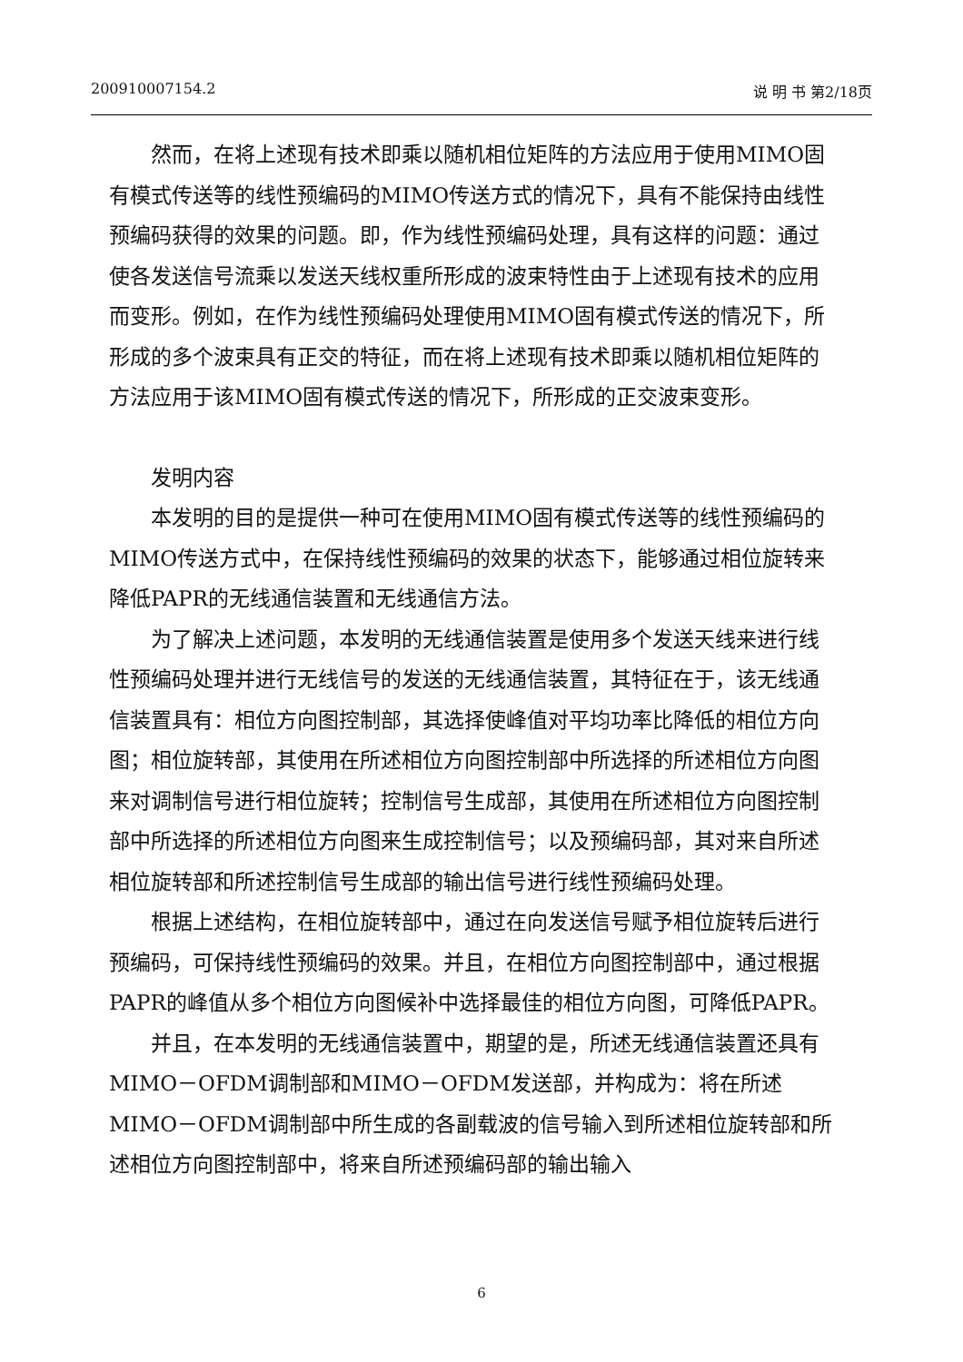200910007154.2 说 明 书 第2/18页
然而，在将上述现有技术即乘以随机相位矩阵的方法应用于使用MIMO固有模式传送等的线性预编码的MIMO传送方式的情况下，具有不能保持由线性预编码获得的效果的问题。即，作为线性预编码处理，具有这样的问题：通过使各发送信号流乘以发送天线权重所形成的波束特性由于上述现有技术的应用而变形。例如，在作为线性预编码处理使用MIMO固有模式传送的情况下，所形成的多个波束具有正交的特征，而在将上述现有技术即乘以随机相位矩阵的方法应用于该MIMO固有模式传送的情况下，所形成的正交波束变形。
发明内容
本发明的目的是提供一种可在使用MIMO固有模式传送等的线性预编码的MIMO传送方式中，在保持线性预编码的效果的状态下，能够通过相位旋转来降低PAPR的无线通信装置和无线通信方法。
为了解决上述问题，本发明的无线通信装置是使用多个发送天线来进行线性预编码处理并进行无线信号的发送的无线通信装置，其特征在于，该无线通信装置具有：相位方向图控制部，其选择使峰值对平均功率比降低的相位方向图；相位旋转部，其使用在所述相位方向图控制部中所选择的所述相位方向图来对调制信号进行相位旋转；控制信号生成部，其使用在所述相位方向图控制部中所选择的所述相位方向图来生成控制信号；以及预编码部，其对来自所述相位旋转部和所述控制信号生成部的输出信号进行线性预编码处理。
根据上述结构，在相位旋转部中，通过在向发送信号赋予相位旋转后进行预编码，可保持线性预编码的效果。并且，在相位方向图控制部中，通过根据PAPR的峰值从多个相位方向图候补中选择最佳的相位方向图，可降低PAPR。
并且，在本发明的无线通信装置中，期望的是，所述无线通信装置还具有MIMO－OFDM调制部和MIMO－OFDM发送部，并构成为：将在所述MIMO－OFDM调制部中所生成的各副载波的信号输入到所述相位旋转部和所述相位方向图控制部中，将来自所述预编码部的输出输入
6